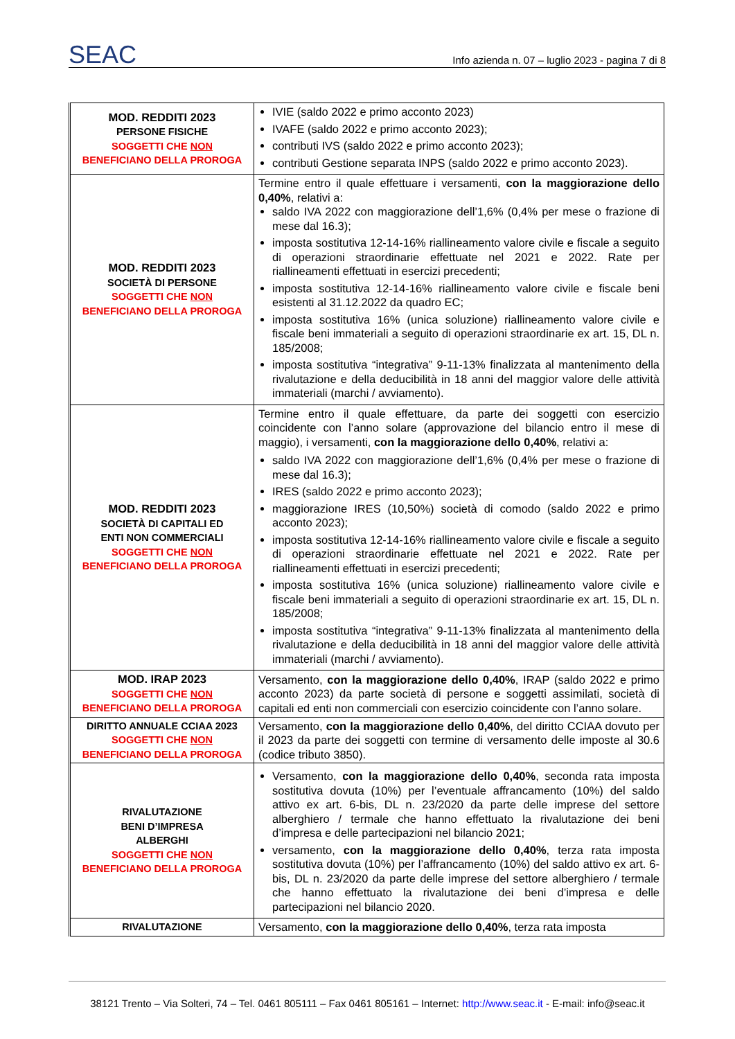SEAC Info azienda n. 07 – luglio 2023 - pagina 7 di 8
| MOD. REDDITI 2023 PERSONE FISICHE SOGGETTI CHE NON BENEFICIANO DELLA PROROGA | IVIE (saldo 2022 e primo acconto 2023) IVAFE (saldo 2022 e primo acconto 2023); contributi IVS (saldo 2022 e primo acconto 2023); contributi Gestione separata INPS (saldo 2022 e primo acconto 2023). |
| MOD. REDDITI 2023 SOCIETÀ DI PERSONE SOGGETTI CHE NON BENEFICIANO DELLA PROROGA | Termine entro il quale effettuare i versamenti, con la maggiorazione dello 0,40% , relativi a: saldo IVA 2022 con maggiorazione dell’1,6% (0,4% per mese o frazione di mese dal 16.3); imposta sostitutiva 12-14-16% riallineamento valore civile e fiscale a seguito di operazioni straordinarie effettuate nel 2021 e 2022. Rate per riallineamenti effettuati in esercizi precedenti; imposta sostitutiva 12-14-16% riallineamento valore civile e fiscale beni esistenti al 31.12.2022 da quadro EC; imposta sostitutiva 16% (unica soluzione) riallineamento valore civile e fiscale beni immateriali a seguito di operazioni straordinarie ex art. 15, DL n. 185/2008; imposta sostitutiva “integrativa” 9-11-13% finalizzata al mantenimento della rivalutazione e della deducibilità in 18 anni del maggior valore delle attività immateriali (marchi / avviamento). |
| MOD. REDDITI 2023 SOCIETÀ DI CAPITALI ED ENTI NON COMMERCIALI SOGGETTI CHE NON BENEFICIANO DELLA PROROGA | Termine entro il quale effettuare, da parte dei soggetti con esercizio coincidente con l’anno solare (approvazione del bilancio entro il mese di maggio), i versamenti, con la maggiorazione dello 0,40% , relativi a: saldo IVA 2022 con maggiorazione dell’1,6% (0,4% per mese o frazione di mese dal 16.3); IRES (saldo 2022 e primo acconto 2023); maggiorazione IRES (10,50%) società di comodo (saldo 2022 e primo acconto 2023); imposta sostitutiva 12-14-16% riallineamento valore civile e fiscale a seguito di operazioni straordinarie effettuate nel 2021 e 2022. Rate per riallineamenti effettuati in esercizi precedenti; imposta sostitutiva 16% (unica soluzione) riallineamento valore civile e fiscale beni immateriali a seguito di operazioni straordinarie ex art. 15, DL n. 185/2008; imposta sostitutiva “integrativa” 9-11-13% finalizzata al mantenimento della rivalutazione e della deducibilità in 18 anni del maggior valore delle attività immateriali (marchi / avviamento). |
| MOD. IRAP 2023 SOGGETTI CHE NON BENEFICIANO DELLA PROROGA | Versamento, con la maggiorazione dello 0,40% , IRAP (saldo 2022 e primo acconto 2023) da parte società di persone e soggetti assimilati, società di capitali ed enti non commerciali con esercizio coincidente con l’anno solare. |
| DIRITTO ANNUALE CCIAA 2023 SOGGETTI CHE NON BENEFICIANO DELLA PROROGA | Versamento, con la maggiorazione dello 0,40% , del diritto CCIAA dovuto per il 2023 da parte dei soggetti con termine di versamento delle imposte al 30.6 (codice tributo 3850). |
| RIVALUTAZIONE BENI D’IMPRESA ALBERGHI SOGGETTI CHE NON BENEFICIANO DELLA PROROGA | Versamento, con la maggiorazione dello 0,40% , seconda rata imposta sostitutiva dovuta (10%) per l’eventuale affrancamento (10%) del saldo attivo ex art. 6-bis, DL n. 23/2020 da parte delle imprese del settore alberghiero / termale che hanno effettuato la rivalutazione dei beni d’impresa e delle partecipazioni nel bilancio 2021; versamento, con la maggiorazione dello 0,40% , terza rata imposta sostitutiva dovuta (10%) per l’affrancamento (10%) del saldo attivo ex art. 6-bis, DL n. 23/2020 da parte delle imprese del settore alberghiero / termale che hanno effettuato la rivalutazione dei beni d’impresa e delle partecipazioni nel bilancio 2020. |
| RIVALUTAZIONE | Versamento, con la maggiorazione dello 0,40% , terza rata imposta |
38121 Trento – Via Solteri, 74 – Tel. 0461 805111 – Fax 0461 805161 – Internet: http://www.seac.it - E-mail: info@seac.it